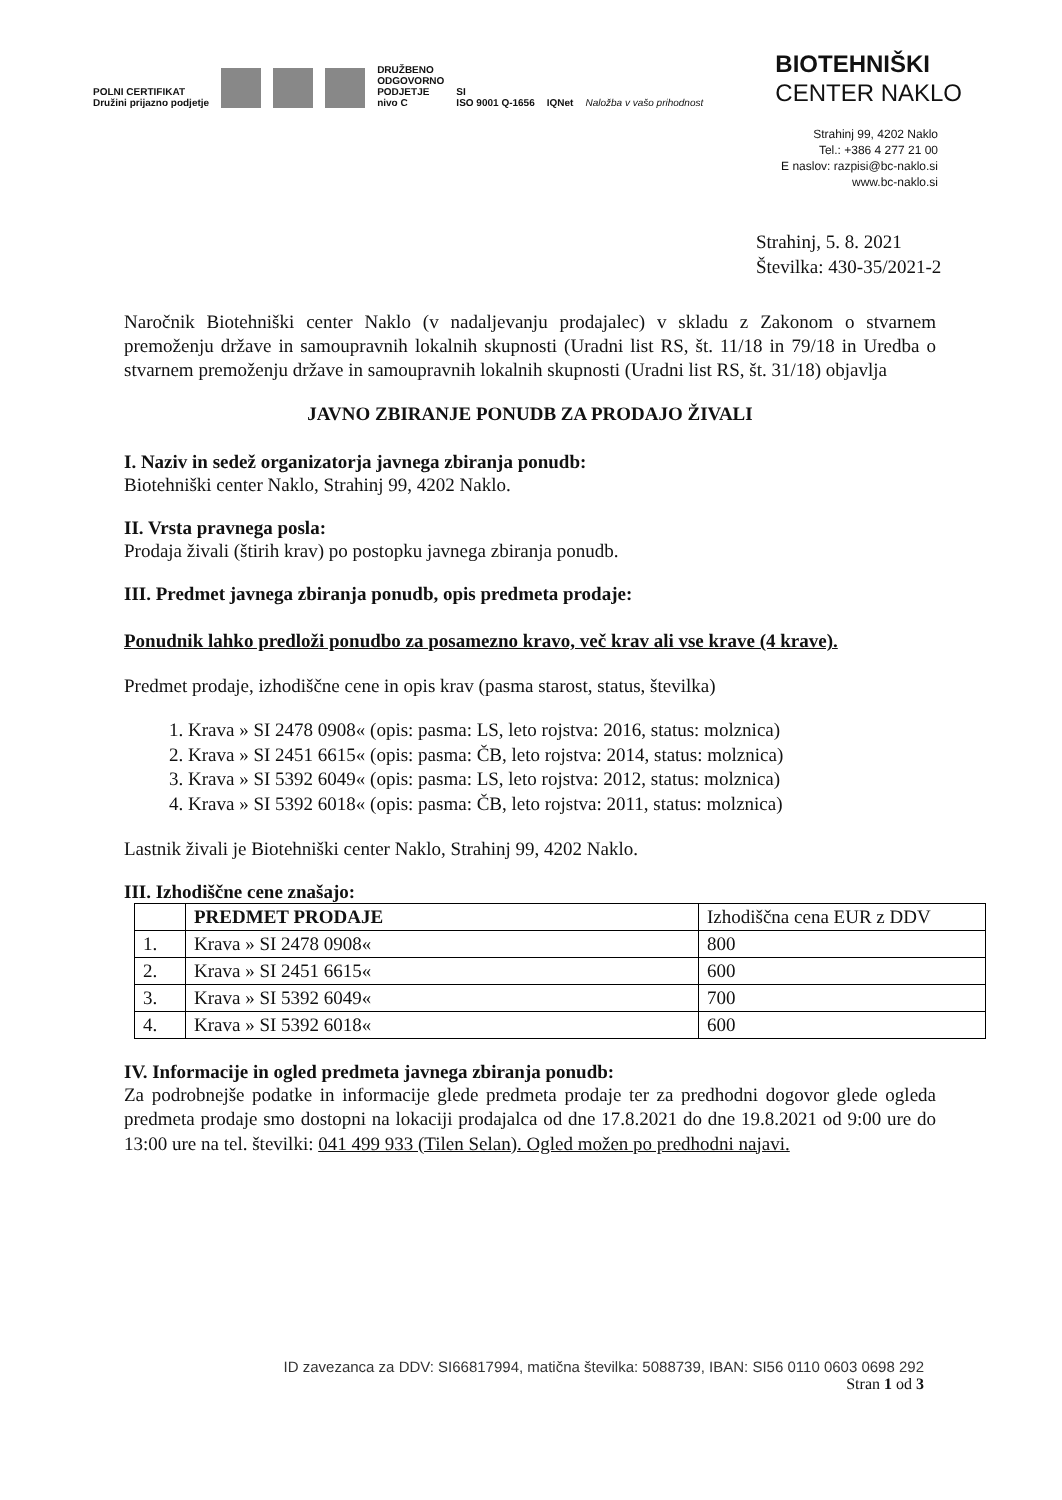POLNI CERTIFIKAT
Družini prijazno podjetje
DRUŽBENO
ODGOVORNO
PODJETJE
nivo C
SI
ISO 9001 Q-1656
IQNet
Naložba v vašo prihodnost
BIOTEHNIŠKI
CENTER NAKLO
Strahinj 99, 4202 Naklo
Tel.: +386 4 277 21 00
E naslov: razpisi@bc-naklo.si
www.bc-naklo.si
Strahinj, 5. 8. 2021
Številka: 430-35/2021-2
Naročnik Biotehniški center Naklo (v nadaljevanju prodajalec) v skladu z Zakonom o stvarnem premoženju države in samoupravnih lokalnih skupnosti (Uradni list RS, št. 11/18 in 79/18 in Uredba o stvarnem premoženju države in samoupravnih lokalnih skupnosti (Uradni list RS, št. 31/18) objavlja
JAVNO ZBIRANJE PONUDB ZA PRODAJO ŽIVALI
I. Naziv in sedež organizatorja javnega zbiranja ponudb:
Biotehniški center Naklo, Strahinj 99, 4202 Naklo.
II. Vrsta pravnega posla:
Prodaja živali (štirih krav) po postopku javnega zbiranja ponudb.
III. Predmet javnega zbiranja ponudb, opis predmeta prodaje:
Ponudnik lahko predloži ponudbo za posamezno kravo, več krav ali vse krave (4 krave).
Predmet prodaje, izhodiščne cene in opis krav (pasma starost, status, številka)
1. Krava » SI 2478 0908« (opis: pasma: LS, leto rojstva: 2016, status: molznica)
2. Krava » SI 2451 6615« (opis: pasma: ČB, leto rojstva: 2014, status: molznica)
3. Krava » SI 5392 6049« (opis: pasma: LS, leto rojstva: 2012, status: molznica)
4. Krava » SI 5392 6018« (opis: pasma: ČB, leto rojstva: 2011, status: molznica)
Lastnik živali je Biotehniški center Naklo, Strahinj 99, 4202 Naklo.
III. Izhodiščne cene znašajo:
| | PREDMET PRODAJE | Izhodiščna cena EUR z DDV |
| --- | --- | --- |
| 1. | Krava » SI 2478 0908« | 800 |
| 2. | Krava » SI 2451 6615« | 600 |
| 3. | Krava » SI 5392 6049« | 700 |
| 4. | Krava » SI 5392 6018« | 600 |
IV. Informacije in ogled predmeta javnega zbiranja ponudb:
Za podrobnejše podatke in informacije glede predmeta prodaje ter za predhodni dogovor glede ogleda predmeta prodaje smo dostopni na lokaciji prodajalca od dne 17.8.2021 do dne 19.8.2021 od 9:00 ure do 13:00 ure na tel. številki: 041 499 933 (Tilen Selan). Ogled možen po predhodni najavi.
ID zavezanca za DDV: SI66817994, matična številka: 5088739, IBAN: SI56 0110 0603 0698 292
Stran 1 od 3